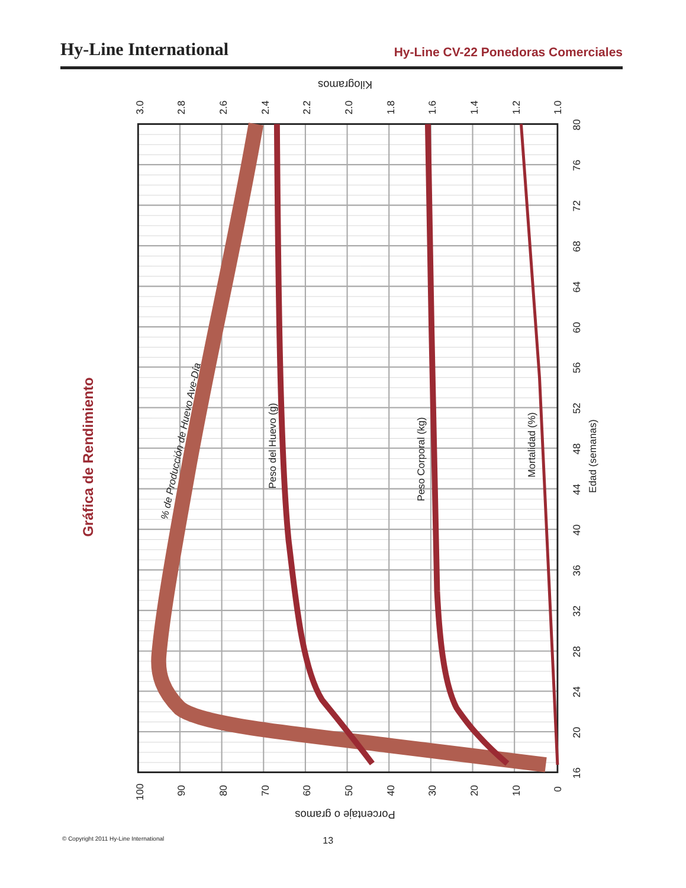Hy-Line International
Hy-Line CV-22 Ponedoras Comerciales
Gráfica de Rendimiento
% de Producción de Huevo Ave-Día
Peso del Huevo (g)
Peso Corporal (kg)
Mortalidad (%)
Edad (semanas)
Kilogramos
Porcentaje o gramos
3.0
2.8
2.6
2.4
2.2
2.0
1.8
1.6
1.4
1.2
1.0
100
90
80
70
60
50
40
30
20
10
0
80
76
72
68
64
60
56
52
48
44
40
36
32
28
24
20
16
© Copyright 2011 Hy-Line International 13